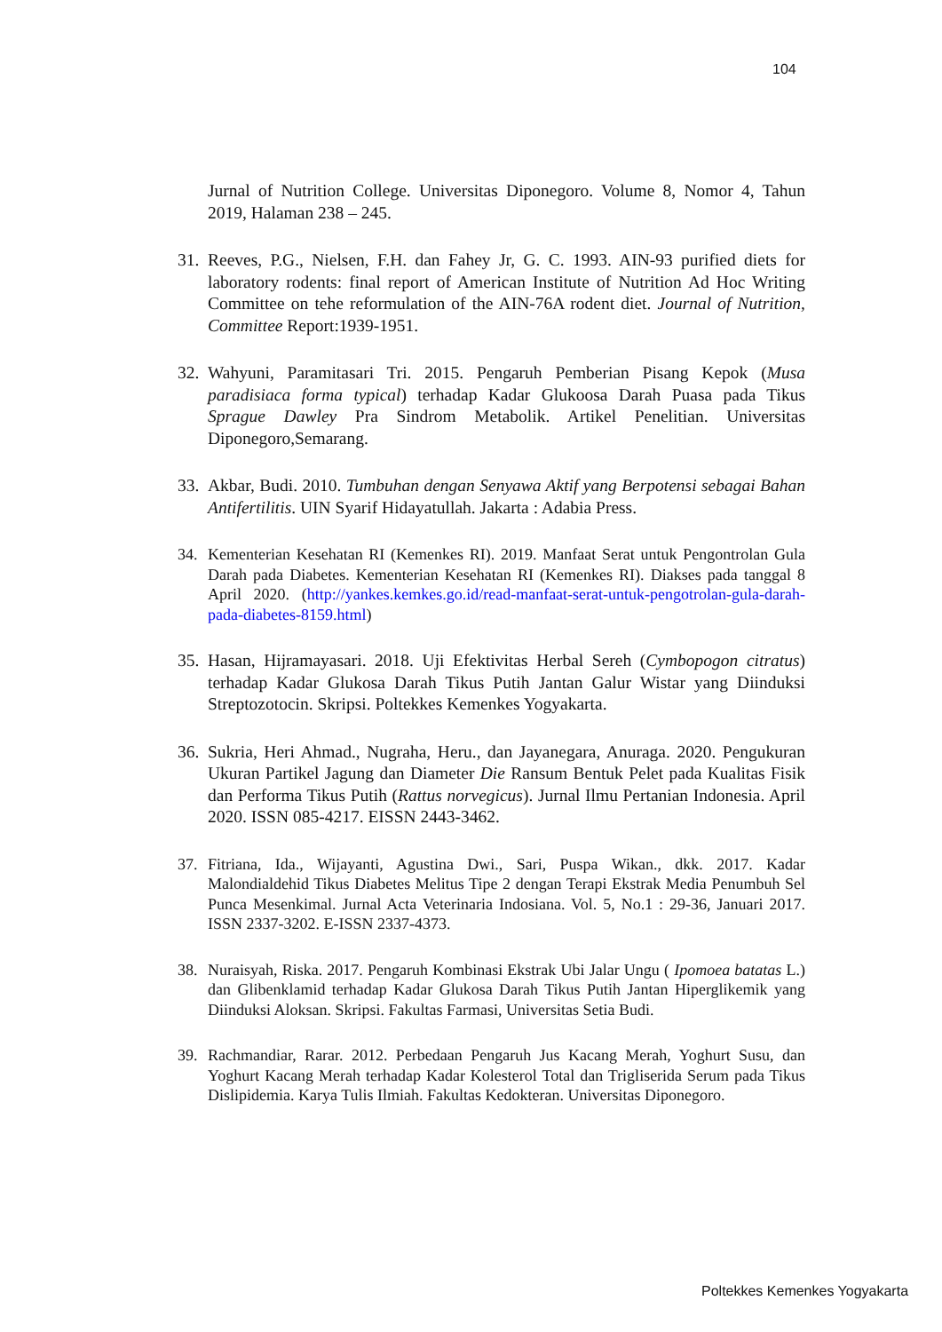104
Jurnal of Nutrition College. Universitas Diponegoro. Volume 8, Nomor 4, Tahun 2019, Halaman 238 – 245.
31.
Reeves, P.G., Nielsen, F.H. dan Fahey Jr, G. C. 1993. AIN-93 purified diets for laboratory rodents: final report of American Institute of Nutrition Ad Hoc Writing Committee on tehe reformulation of the AIN-76A rodent diet. Journal of Nutrition, Committee Report:1939-1951.
32.
Wahyuni, Paramitasari Tri. 2015. Pengaruh Pemberian Pisang Kepok (Musa paradisiaca forma typical) terhadap Kadar Glukoosa Darah Puasa pada Tikus Sprague Dawley Pra Sindrom Metabolik. Artikel Penelitian. Universitas Diponegoro,Semarang.
33.
Akbar, Budi. 2010. Tumbuhan dengan Senyawa Aktif yang Berpotensi sebagai Bahan Antifertilitis. UIN Syarif Hidayatullah. Jakarta : Adabia Press.
34. Kementerian Kesehatan RI (Kemenkes RI). 2019. Manfaat Serat untuk Pengontrolan Gula Darah pada Diabetes. Kementerian Kesehatan RI (Kemenkes RI). Diakses pada tanggal 8 April 2020. (http://yankes.kemkes.go.id/read-manfaat-serat-untuk-pengotrolan-gula-darah-pada-diabetes-8159.html)
35.
Hasan, Hijramayasari. 2018. Uji Efektivitas Herbal Sereh (Cymbopogon citratus) terhadap Kadar Glukosa Darah Tikus Putih Jantan Galur Wistar yang Diinduksi Streptozotocin. Skripsi. Poltekkes Kemenkes Yogyakarta.
36.
Sukria, Heri Ahmad., Nugraha, Heru., dan Jayanegara, Anuraga. 2020. Pengukuran Ukuran Partikel Jagung dan Diameter Die Ransum Bentuk Pelet pada Kualitas Fisik dan Performa Tikus Putih (Rattus norvegicus). Jurnal Ilmu Pertanian Indonesia. April 2020. ISSN 085-4217. EISSN 2443-3462.
37. Fitriana, Ida., Wijayanti, Agustina Dwi., Sari, Puspa Wikan., dkk. 2017. Kadar Malondialdehid Tikus Diabetes Melitus Tipe 2 dengan Terapi Ekstrak Media Penumbuh Sel Punca Mesenkimal. Jurnal Acta Veterinaria Indosiana. Vol. 5, No.1 : 29-36, Januari 2017. ISSN 2337-3202. E-ISSN 2337-4373.
38. Nuraisyah, Riska. 2017. Pengaruh Kombinasi Ekstrak Ubi Jalar Ungu ( Ipomoea batatas L.) dan Glibenklamid terhadap Kadar Glukosa Darah Tikus Putih Jantan Hiperglikemik yang Diinduksi Aloksan. Skripsi. Fakultas Farmasi, Universitas Setia Budi.
39. Rachmandiar, Rarar. 2012. Perbedaan Pengaruh Jus Kacang Merah, Yoghurt Susu, dan Yoghurt Kacang Merah terhadap Kadar Kolesterol Total dan Trigliserida Serum pada Tikus Dislipidemia. Karya Tulis Ilmiah. Fakultas Kedokteran. Universitas Diponegoro.
Poltekkes Kemenkes Yogyakarta